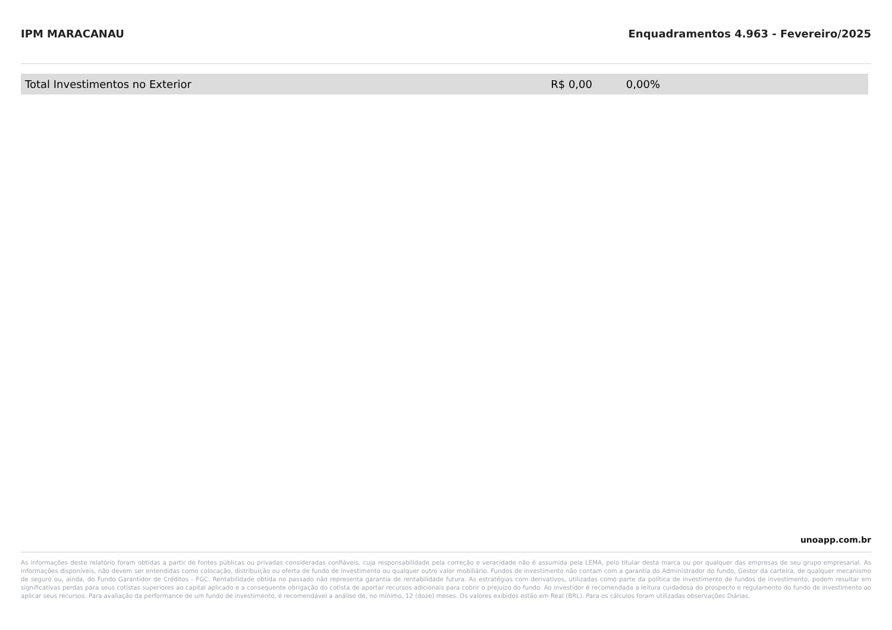IPM MARACANAU Enquadramentos 4.963 - Fevereiro/2025
| Total Investimentos no Exterior | R$ 0,00 | 0,00% | |
unoapp.com.br
As informações deste relatório foram obtidas a partir de fontes públicas ou privadas consideradas confiáveis, cuja responsabilidade pela correção e veracidade não é assumida pela LEMA, pelo titular desta marca ou por qualquer das empresas de seu grupo empresarial. As informações disponíveis, não devem ser entendidas como colocação, distribuição ou oferta de fundo de investimento ou qualquer outro valor mobiliário. Fundos de investimento não contam com a garantia do Administrador do fundo, Gestor da carteira, de qualquer mecanismo de seguro ou, ainda, do Fundo Garantidor de Créditos - FGC. Rentabilidade obtida no passado não representa garantia de rentabilidade futura. As estratégias com derivativos, utilizadas como parte da política de investimento de fundos de investimento, podem resultar em significativas perdas para seus cotistas superiores ao capital aplicado e a consequente obrigação do cotista de aportar recursos adicionais para cobrir o prejuízo do fundo. Ao investidor é recomendada a leitura cuidadosa do prospecto e regulamento do fundo de investimento ao aplicar seus recursos. Para avaliação da performance de um fundo de investimento, é recomendável a análise de, no mínimo, 12 (doze) meses. Os valores exibidos estão em Real (BRL). Para os cálculos foram utilizadas observações Diárias.